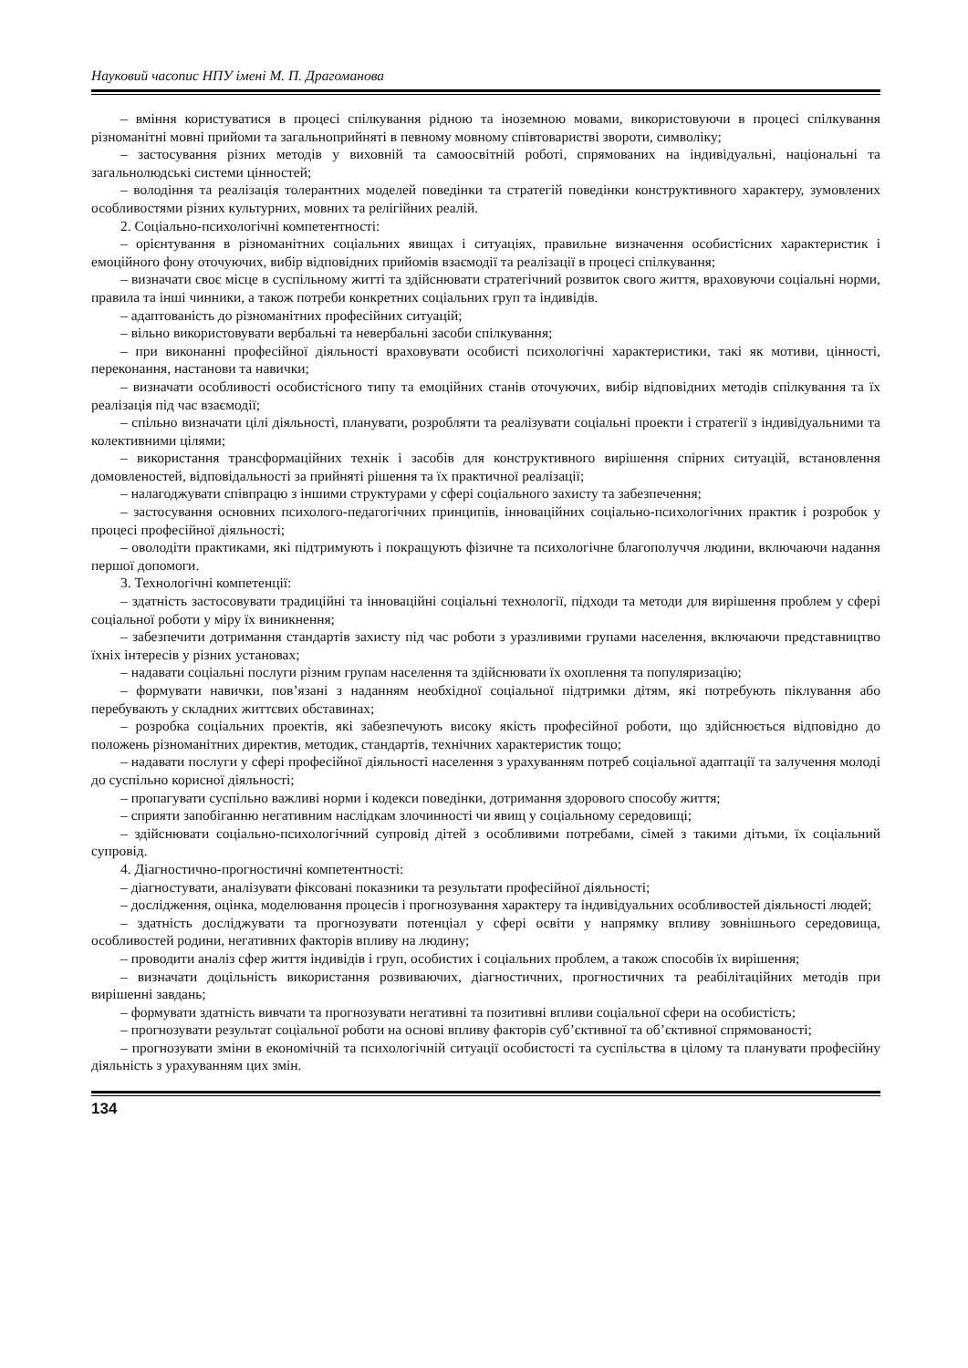Науковий часопис НПУ імені М. П. Драгоманова
– вміння користуватися в процесі спілкування рідною та іноземною мовами, використовуючи в процесі спілкування різноманітні мовні прийоми та загальноприйняті в певному мовному співтоваристві звороти, символіку;
– застосування різних методів у виховній та самоосвітній роботі, спрямованих на індивідуальні, національні та загальнолюдські системи цінностей;
– володіння та реалізація толерантних моделей поведінки та стратегій поведінки конструктивного характеру, зумовлених особливостями різних культурних, мовних та релігійних реалій.
2. Соціально-психологічні компетентності:
– орієнтування в різноманітних соціальних явищах і ситуаціях, правильне визначення особистісних характеристик і емоційного фону оточуючих, вибір відповідних прийомів взаємодії та реалізації в процесі спілкування;
– визначати своє місце в суспільному житті та здійснювати стратегічний розвиток свого життя, враховуючи соціальні норми, правила та інші чинники, а також потреби конкретних соціальних груп та індивідів.
– адаптованість до різноманітних професійних ситуацій;
– вільно використовувати вербальні та невербальні засоби спілкування;
– при виконанні професійної діяльності враховувати особисті психологічні характеристики, такі як мотиви, цінності, переконання, настанови та навички;
– визначати особливості особистісного типу та емоційних станів оточуючих, вибір відповідних методів спілкування та їх реалізація під час взаємодії;
– спільно визначати цілі діяльності, планувати, розробляти та реалізувати соціальні проекти і стратегії з індивідуальними та колективними цілями;
– використання трансформаційних технік і засобів для конструктивного вирішення спірних ситуацій, встановлення домовленостей, відповідальності за прийняті рішення та їх практичної реалізації;
– налагоджувати співпрацю з іншими структурами у сфері соціального захисту та забезпечення;
– застосування основних психолого-педагогічних принципів, інноваційних соціально-психологічних практик і розробок у процесі професійної діяльності;
– оволодіти практиками, які підтримують і покращують фізичне та психологічне благополуччя людини, включаючи надання першої допомоги.
3. Технологічні компетенції:
– здатність застосовувати традиційні та інноваційні соціальні технології, підходи та методи для вирішення проблем у сфері соціальної роботи у міру їх виникнення;
– забезпечити дотримання стандартів захисту під час роботи з уразливими групами населення, включаючи представництво їхніх інтересів у різних установах;
– надавати соціальні послуги різним групам населення та здійснювати їх охоплення та популяризацію;
– формувати навички, пов’язані з наданням необхідної соціальної підтримки дітям, які потребують піклування або перебувають у складних життєвих обставинах;
– розробка соціальних проектів, які забезпечують високу якість професійної роботи, що здійснюється відповідно до положень різноманітних директив, методик, стандартів, технічних характеристик тощо;
– надавати послуги у сфері професійної діяльності населення з урахуванням потреб соціальної адаптації та залучення молоді до суспільно корисної діяльності;
– пропагувати суспільно важливі норми і кодекси поведінки, дотримання здорового способу життя;
– сприяти запобіганню негативним наслідкам злочинності чи явищ у соціальному середовищі;
– здійснювати соціально-психологічний супровід дітей з особливими потребами, сімей з такими дітьми, їх соціальний супровід.
4. Діагностично-прогностичні компетентності:
– діагностувати, аналізувати фіксовані показники та результати професійної діяльності;
– дослідження, оцінка, моделювання процесів і прогнозування характеру та індивідуальних особливостей діяльності людей;
– здатність досліджувати та прогнозувати потенціал у сфері освіти у напрямку впливу зовнішнього середовища, особливостей родини, негативних факторів впливу на людину;
– проводити аналіз сфер життя індивідів і груп, особистих і соціальних проблем, а також способів їх вирішення;
– визначати доцільність використання розвиваючих, діагностичних, прогностичних та реабілітаційних методів при вирішенні завдань;
– формувати здатність вивчати та прогнозувати негативні та позитивні впливи соціальної сфери на особистість;
– прогнозувати результат соціальної роботи на основі впливу факторів суб’єктивної та об’єктивної спрямованості;
– прогнозувати зміни в економічній та психологічній ситуації особистості та суспільства в цілому та планувати професійну діяльність з урахуванням цих змін.
134